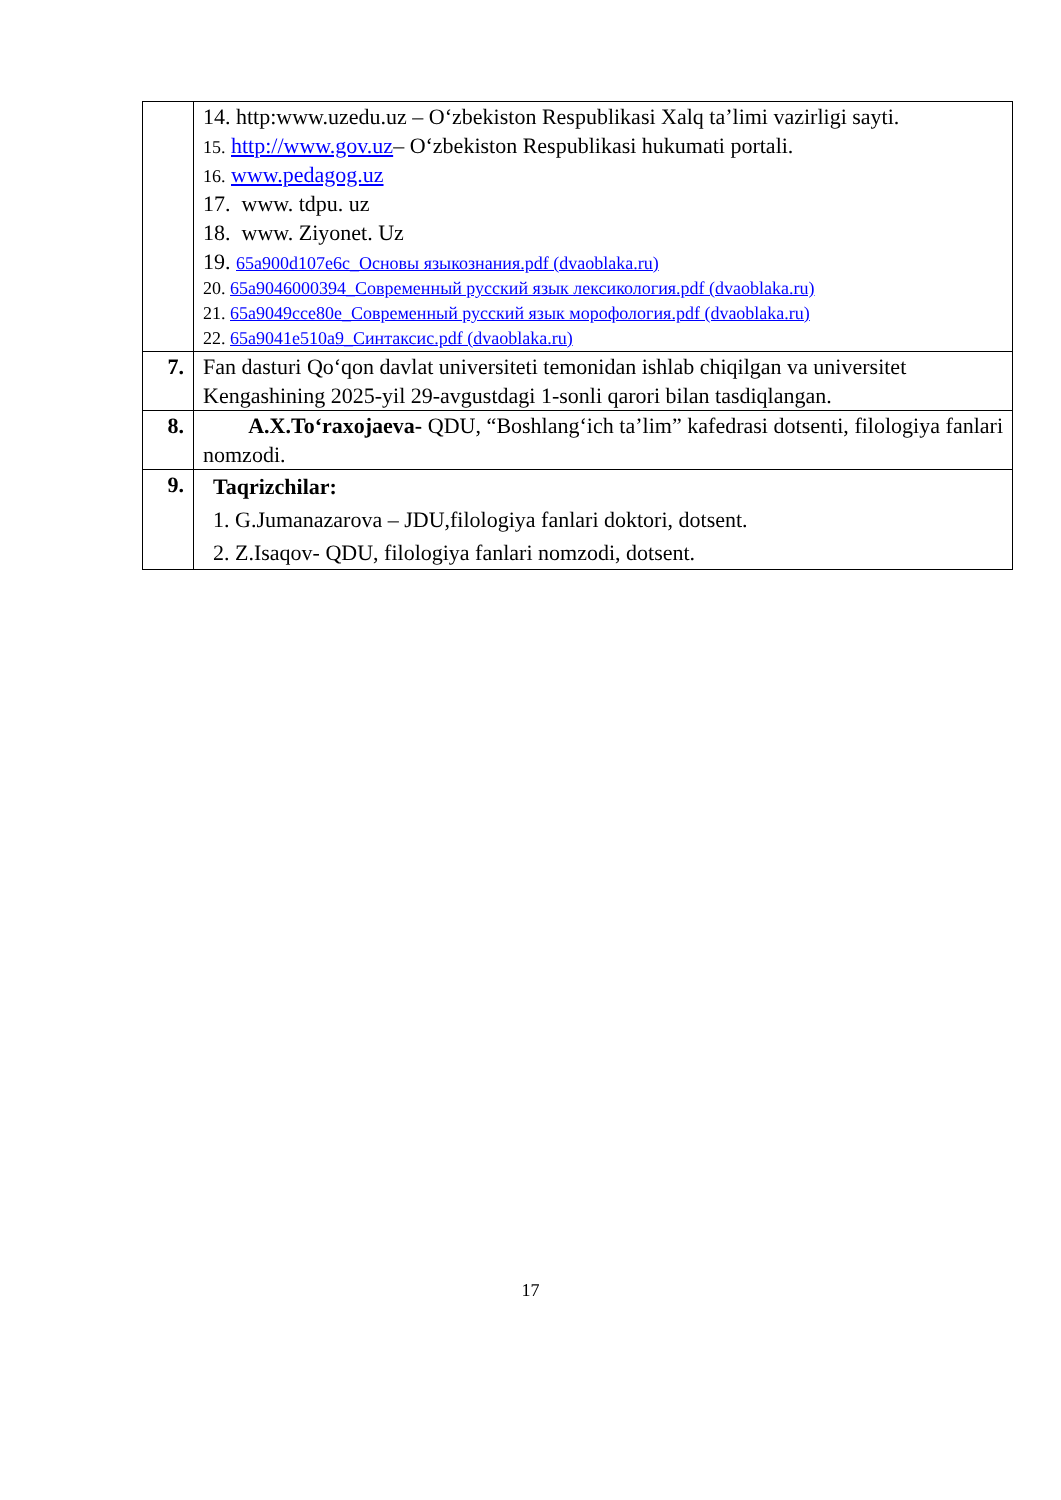| | 14. http:www.uzedu.uz – O‘zbekiston Respublikasi Xalq ta’limi vazirligi sayti. 15. http://www.gov.uz – O‘zbekiston Respublikasi hukumati portali. 16. www.pedagog.uz 17. www. tdpu. uz 18. www. Ziyonet. Uz 19. 65a900d107e6c_Основы языкознания.pdf (dvaoblaka.ru) 20. 65a9046000394_Современный русский язык лексикология.pdf (dvaoblaka.ru) 21. 65a9049cce80e_Современный русский язык морофология.pdf (dvaoblaka.ru) 22. 65a9041e510a9_Синтаксис.pdf (dvaoblaka.ru) |
| 7. | Fan dasturi Qo‘qon davlat universiteti temonidan ishlab chiqilgan va universitet Kengashining 2025-yil 29-avgustdagi 1-sonli qarori bilan tasdiqlangan. |
| 8. | A.X.To‘raxojaeva- QDU, “Boshlang‘ich ta’lim” kafedrasi dotsenti, filologiya fanlari nomzodi. |
| 9. | Taqrizchilar: 1. G.Jumanazarova – JDU,filologiya fanlari doktori, dotsent. 2. Z.Isaqov- QDU, filologiya fanlari nomzodi, dotsent. |
17